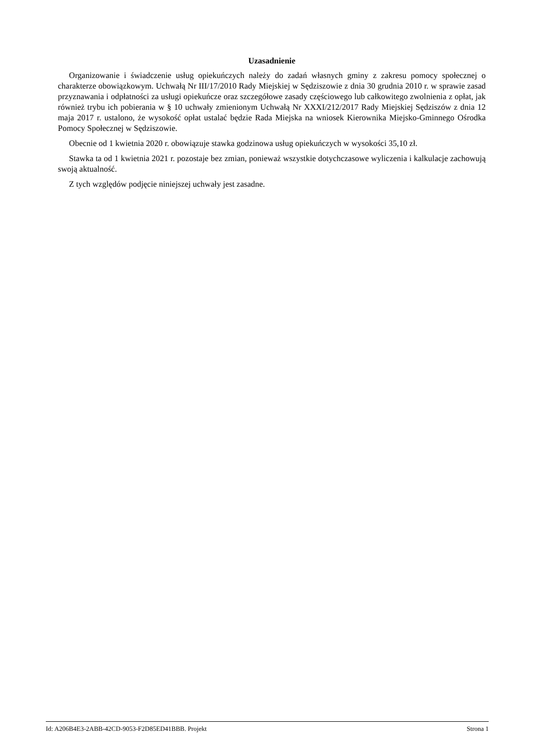Uzasadnienie
Organizowanie i świadczenie usług opiekuńczych należy do zadań własnych gminy z zakresu pomocy społecznej o charakterze obowiązkowym. Uchwałą Nr III/17/2010 Rady Miejskiej w Sędziszowie z dnia 30 grudnia 2010 r. w sprawie zasad przyznawania i odpłatności za usługi opiekuńcze oraz szczegółowe zasady częściowego lub całkowitego zwolnienia z opłat, jak również trybu ich pobierania w § 10 uchwały zmienionym Uchwałą Nr XXXI/212/2017 Rady Miejskiej Sędziszów z dnia 12 maja 2017 r. ustalono, że wysokość opłat ustalać będzie Rada Miejska na wniosek Kierownika Miejsko-Gminnego Ośrodka Pomocy Społecznej w Sędziszowie.
Obecnie od 1 kwietnia 2020 r. obowiązuje stawka godzinowa usług opiekuńczych w wysokości 35,10 zł.
Stawka ta od 1 kwietnia 2021 r. pozostaje bez zmian, ponieważ wszystkie dotychczasowe wyliczenia i kalkulacje zachowują swoją aktualność.
Z tych względów podjęcie niniejszej uchwały jest zasadne.
Id: A206B4E3-2ABB-42CD-9053-F2D85ED41BBB. Projekt Strona 1